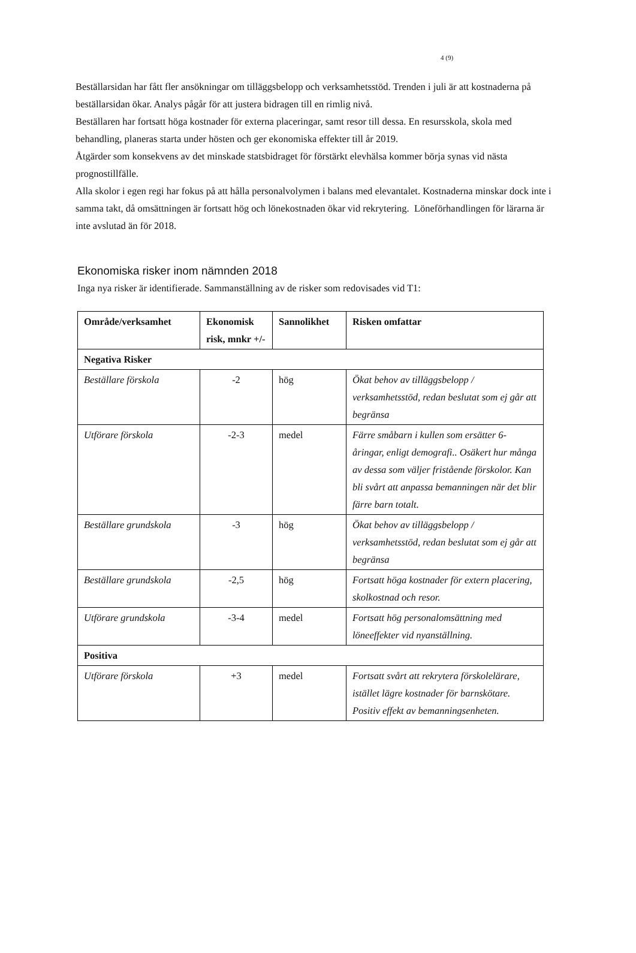4 (9)
Beställarsidan har fått fler ansökningar om tilläggsbelopp och verksamhetsstöd. Trenden i juli är att kostnaderna på beställarsidan ökar. Analys pågår för att justera bidragen till en rimlig nivå.
Beställaren har fortsatt höga kostnader för externa placeringar, samt resor till dessa. En resursskola, skola med behandling, planeras starta under hösten och ger ekonomiska effekter till år 2019.
Åtgärder som konsekvens av det minskade statsbidraget för förstärkt elevhälsa kommer börja synas vid nästa prognostillfälle.
Alla skolor i egen regi har fokus på att hålla personalvolymen i balans med elevantalet. Kostnaderna minskar dock inte i samma takt, då omsättningen är fortsatt hög och lönekostnaden ökar vid rekrytering. Löneförhandlingen för lärarna är inte avslutad än för 2018.
Ekonomiska risker inom nämnden 2018
Inga nya risker är identifierade. Sammanställning av de risker som redovisades vid T1:
| Område/verksamhet | Ekonomisk risk, mnkr +/- | Sannolikhet | Risken omfattar |
| --- | --- | --- | --- |
| Negativa Risker | | | |
| Beställare förskola | -2 | hög | Ökat behov av tilläggsbelopp / verksamhetsstöd, redan beslutat som ej går att begränsa |
| Utförare förskola | -2-3 | medel | Färre småbarn i kullen som ersätter 6-åringar, enligt demografi.. Osäkert hur många av dessa som väljer fristående förskolor. Kan bli svårt att anpassa bemanningen när det blir färre barn totalt. |
| Beställare grundskola | -3 | hög | Ökat behov av tilläggsbelopp / verksamhetsstöd, redan beslutat som ej går att begränsa |
| Beställare grundskola | -2,5 | hög | Fortsatt höga kostnader för extern placering, skolkostnad och resor. |
| Utförare grundskola | -3-4 | medel | Fortsatt hög personalomsättning med löneeffekter vid nyanställning. |
| Positiva | | | |
| Utförare förskola | +3 | medel | Fortsatt svårt att rekrytera förskolelärare, istället lägre kostnader för barnskötare. Positiv effekt av bemanningsenheten. |